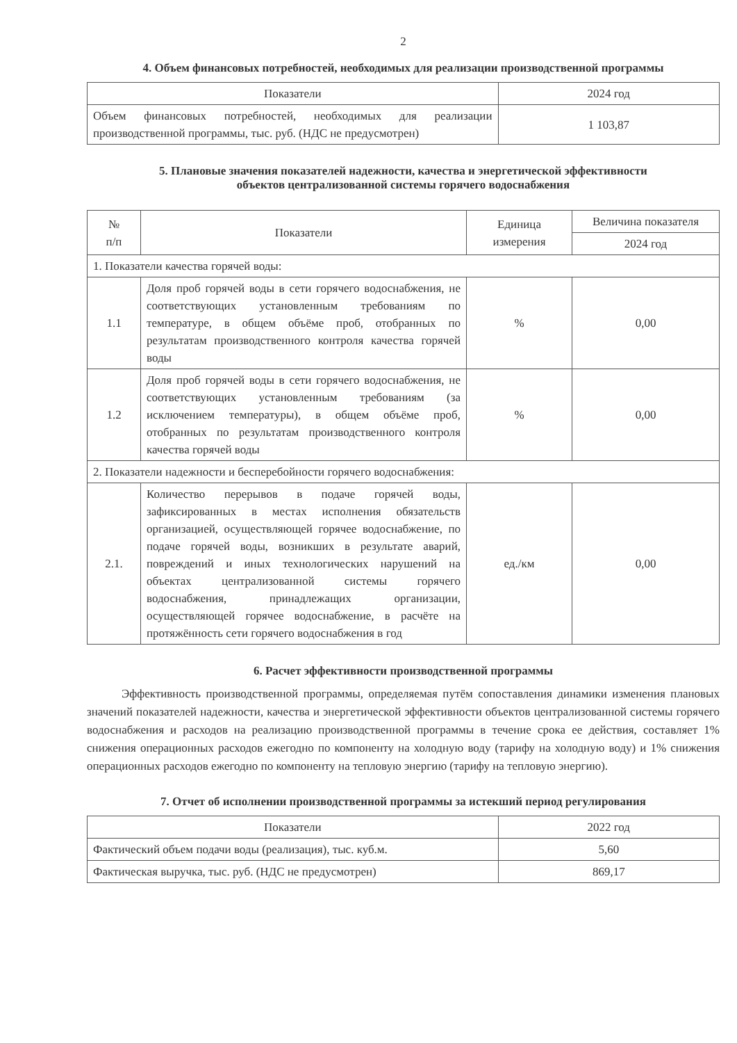2
4. Объем финансовых потребностей, необходимых для реализации производственной программы
| Показатели | 2024 год |
| --- | --- |
| Объем финансовых потребностей, необходимых для реализации производственной программы, тыс. руб. (НДС не предусмотрен) | 1 103,87 |
5. Плановые значения показателей надежности, качества и энергетической эффективности
объектов централизованной системы горячего водоснабжения
| № п/п | Показатели | Единица измерения | Величина показателя |
| --- | --- | --- | --- |
| | | | 2024 год |
| 1. Показатели качества горячей воды: | | | |
| 1.1 | Доля проб горячей воды в сети горячего водоснабжения, не соответствующих установленным требованиям по температуре, в общем объёме проб, отобранных по результатам производственного контроля качества горячей воды | % | 0,00 |
| 1.2 | Доля проб горячей воды в сети горячего водоснабжения, не соответствующих установленным требованиям (за исключением температуры), в общем объёме проб, отобранных по результатам производственного контроля качества горячей воды | % | 0,00 |
| 2. Показатели надежности и бесперебойности горячего водоснабжения: | | | |
| 2.1. | Количество перерывов в подаче горячей воды, зафиксированных в местах исполнения обязательств организацией, осуществляющей горячее водоснабжение, по подаче горячей воды, возникших в результате аварий, повреждений и иных технологических нарушений на объектах централизованной системы горячего водоснабжения, принадлежащих организации, осуществляющей горячее водоснабжение, в расчёте на протяжённость сети горячего водоснабжения в год | ед./км | 0,00 |
6. Расчет эффективности производственной программы
Эффективность производственной программы, определяемая путём сопоставления динамики изменения плановых значений показателей надежности, качества и энергетической эффективности объектов централизованной системы горячего водоснабжения и расходов на реализацию производственной программы в течение срока ее действия, составляет 1% снижения операционных расходов ежегодно по компоненту на холодную воду (тарифу на холодную воду) и 1% снижения операционных расходов ежегодно по компоненту на тепловую энергию (тарифу на тепловую энергию).
7. Отчет об исполнении производственной программы за истекший период регулирования
| Показатели | 2022 год |
| --- | --- |
| Фактический объем подачи воды (реализация), тыс. куб.м. | 5,60 |
| Фактическая выручка, тыс. руб. (НДС не предусмотрен) | 869,17 |